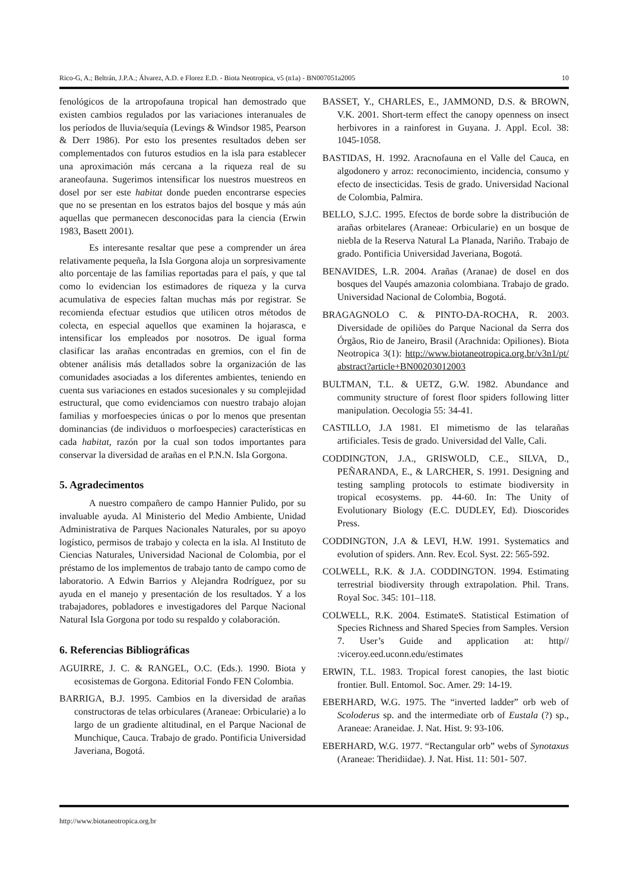Rico-G, A.; Beltrán, J.P.A.; Álvarez, A.D. e Florez E.D. - Biota Neotropica, v5 (n1a) - BN007051a2005 10
fenológicos de la artropofauna tropical han demostrado que existen cambios regulados por las variaciones interanuales de los períodos de lluvia/sequía (Levings & Windsor 1985, Pearson & Derr 1986). Por esto los presentes resultados deben ser complementados con futuros estudios en la isla para establecer una aproximación más cercana a la riqueza real de su araneofauna. Sugerimos intensificar los nuestros muestreos en dosel por ser este habitat donde pueden encontrarse especies que no se presentan en los estratos bajos del bosque y más aún aquellas que permanecen desconocidas para la ciencia (Erwin 1983, Basett 2001).
Es interesante resaltar que pese a comprender un área relativamente pequeña, la Isla Gorgona aloja un sorpresivamente alto porcentaje de las familias reportadas para el país, y que tal como lo evidencian los estimadores de riqueza y la curva acumulativa de especies faltan muchas más por registrar. Se recomienda efectuar estudios que utilicen otros métodos de colecta, en especial aquellos que examinen la hojarasca, e intensificar los empleados por nosotros. De igual forma clasificar las arañas encontradas en gremios, con el fin de obtener análisis más detallados sobre la organización de las comunidades asociadas a los diferentes ambientes, teniendo en cuenta sus variaciones en estados sucesionales y su complejidad estructural, que como evidenciamos con nuestro trabajo alojan familias y morfoespecies únicas o por lo menos que presentan dominancias (de individuos o morfoespecies) características en cada habitat, razón por la cual son todos importantes para conservar la diversidad de arañas en el P.N.N. Isla Gorgona.
5. Agradecimentos
A nuestro compañero de campo Hannier Pulido, por su invaluable ayuda. Al Ministerio del Medio Ambiente, Unidad Administrativa de Parques Nacionales Naturales, por su apoyo logístico, permisos de trabajo y colecta en la isla. Al Instituto de Ciencias Naturales, Universidad Nacional de Colombia, por el préstamo de los implementos de trabajo tanto de campo como de laboratorio. A Edwin Barrios y Alejandra Rodríguez, por su ayuda en el manejo y presentación de los resultados. Y a los trabajadores, pobladores e investigadores del Parque Nacional Natural Isla Gorgona por todo su respaldo y colaboración.
6. Referencias Bibliográficas
AGUIRRE, J. C. & RANGEL, O.C. (Eds.). 1990. Biota y ecosistemas de Gorgona. Editorial Fondo FEN Colombia.
BARRIGA, B.J. 1995. Cambios en la diversidad de arañas constructoras de telas orbiculares (Araneae: Orbicularie) a lo largo de un gradiente altitudinal, en el Parque Nacional de Munchique, Cauca. Trabajo de grado. Pontificia Universidad Javeriana, Bogotá.
BASSET, Y., CHARLES, E., JAMMOND, D.S. & BROWN, V.K. 2001. Short-term effect the canopy openness on insect herbivores in a rainforest in Guyana. J. Appl. Ecol. 38: 1045-1058.
BASTIDAS, H. 1992. Aracnofauna en el Valle del Cauca, en algodonero y arroz: reconocimiento, incidencia, consumo y efecto de insecticidas. Tesis de grado. Universidad Nacional de Colombia, Palmira.
BELLO, S.J.C. 1995. Efectos de borde sobre la distribución de arañas orbitelares (Araneae: Orbicularie) en un bosque de niebla de la Reserva Natural La Planada, Nariño. Trabajo de grado. Pontificia Universidad Javeriana, Bogotá.
BENAVIDES, L.R. 2004. Arañas (Aranae) de dosel en dos bosques del Vaupés amazonia colombiana. Trabajo de grado. Universidad Nacional de Colombia, Bogotá.
BRAGAGNOLO C. & PINTO-DA-ROCHA, R. 2003. Diversidade de opiliões do Parque Nacional da Serra dos Órgãos, Rio de Janeiro, Brasil (Arachnida: Opiliones). Biota Neotropica 3(1): http://www.biotaneotropica.org.br/v3n1/pt/ abstract?article+BN00203012003
BULTMAN, T.L. & UETZ, G.W. 1982. Abundance and community structure of forest floor spiders following litter manipulation. Oecologia 55: 34-41.
CASTILLO, J.A 1981. El mimetismo de las telarañas artificiales. Tesis de grado. Universidad del Valle, Cali.
CODDINGTON, J.A., GRISWOLD, C.E., SILVA, D., PEÑARANDA, E., & LARCHER, S. 1991. Designing and testing sampling protocols to estimate biodiversity in tropical ecosystems. pp. 44-60. In: The Unity of Evolutionary Biology (E.C. DUDLEY, Ed). Dioscorides Press.
CODDINGTON, J.A & LEVI, H.W. 1991. Systematics and evolution of spiders. Ann. Rev. Ecol. Syst. 22: 565-592.
COLWELL, R.K. & J.A. CODDINGTON. 1994. Estimating terrestrial biodiversity through extrapolation. Phil. Trans. Royal Soc. 345: 101–118.
COLWELL, R.K. 2004. EstimateS. Statistical Estimation of Species Richness and Shared Species from Samples. Version 7. User’s Guide and application at: http// :viceroy.eed.uconn.edu/estimates
ERWIN, T.L. 1983. Tropical forest canopies, the last biotic frontier. Bull. Entomol. Soc. Amer. 29: 14-19.
EBERHARD, W.G. 1975. The “inverted ladder” orb web of Scoloderus sp. and the intermediate orb of Eustala (?) sp., Araneae: Araneidae. J. Nat. Hist. 9: 93-106.
EBERHARD, W.G. 1977. “Rectangular orb” webs of Synotaxus (Araneae: Theridiidae). J. Nat. Hist. 11: 501- 507.
http://www.biotaneotropica.org.br